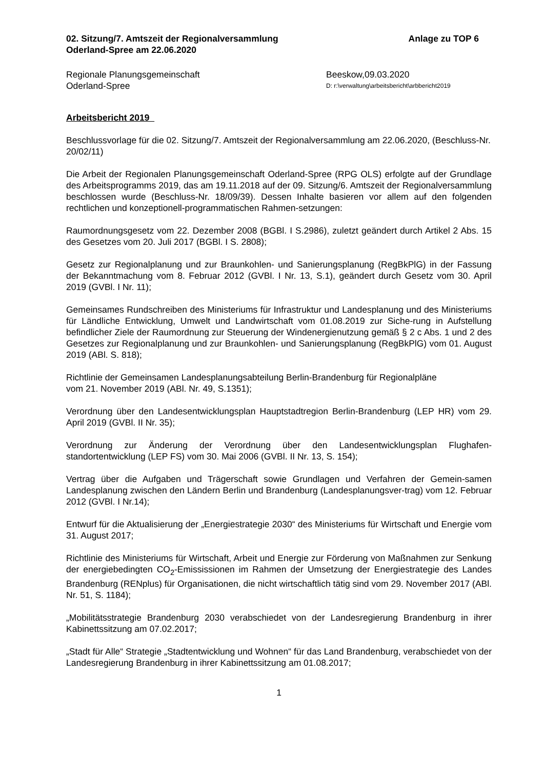02. Sitzung/7. Amtszeit der Regionalversammlung
Oderland-Spree am 22.06.2020
Anlage zu TOP 6
Regionale Planungsgemeinschaft Beeskow,09.03.2020
Oderland-Spree
D: r:\verwaltung\arbeitsbericht\arbbericht2019
Arbeitsbericht 2019
Beschlussvorlage für die 02. Sitzung/7. Amtszeit der Regionalversammlung am 22.06.2020, (Beschluss-Nr. 20/02/11)
Die Arbeit der Regionalen Planungsgemeinschaft Oderland-Spree (RPG OLS) erfolgte auf der Grundlage des Arbeitsprogramms 2019, das am 19.11.2018 auf der 09. Sitzung/6. Amtszeit der Regionalversammlung beschlossen wurde (Beschluss-Nr. 18/09/39). Dessen Inhalte basieren vor allem auf den folgenden rechtlichen und konzeptionell-programmatischen Rahmen-setzungen:
Raumordnungsgesetz vom 22. Dezember 2008 (BGBl. I S.2986), zuletzt geändert durch Artikel 2 Abs. 15 des Gesetzes vom 20. Juli 2017 (BGBl. I S. 2808);
Gesetz zur Regionalplanung und zur Braunkohlen- und Sanierungsplanung (RegBkPlG) in der Fassung der Bekanntmachung vom 8. Februar 2012 (GVBl. I Nr. 13, S.1), geändert durch Gesetz vom 30. April 2019 (GVBl. I Nr. 11);
Gemeinsames Rundschreiben des Ministeriums für Infrastruktur und Landesplanung und des Ministeriums für Ländliche Entwicklung, Umwelt und Landwirtschaft vom 01.08.2019 zur Siche-rung in Aufstellung befindlicher Ziele der Raumordnung zur Steuerung der Windenergienutzung gemäß § 2 c Abs. 1 und 2 des Gesetzes zur Regionalplanung und zur Braunkohlen- und Sanierungsplanung (RegBkPlG) vom 01. August 2019 (ABl. S. 818);
Richtlinie der Gemeinsamen Landesplanungsabteilung Berlin-Brandenburg für Regionalpläne
vom 21. November 2019 (ABl. Nr. 49, S.1351);
Verordnung über den Landesentwicklungsplan Hauptstadtregion Berlin-Brandenburg (LEP HR) vom 29. April 2019 (GVBl. II Nr. 35);
Verordnung zur Änderung der Verordnung über den Landesentwicklungsplan Flughafen-standortentwicklung (LEP FS) vom 30. Mai 2006 (GVBl. II Nr. 13, S. 154);
Vertrag über die Aufgaben und Trägerschaft sowie Grundlagen und Verfahren der Gemein-samen Landesplanung zwischen den Ländern Berlin und Brandenburg (Landesplanungsver-trag) vom 12. Februar 2012 (GVBl. I Nr.14);
Entwurf für die Aktualisierung der „Energiestrategie 2030“ des Ministeriums für Wirtschaft und Energie vom 31. August 2017;
Richtlinie des Ministeriums für Wirtschaft, Arbeit und Energie zur Förderung von Maßnahmen zur Senkung der energiebedingten CO<sub>2</sub>-Emississionen im Rahmen der Umsetzung der Energiestrategie des Landes Brandenburg (RENplus) für Organisationen, die nicht wirtschaftlich tätig sind vom 29. November 2017 (ABl. Nr. 51, S. 1184);
„Mobilitätsstrategie Brandenburg 2030 verabschiedet von der Landesregierung Brandenburg in ihrer Kabinettssitzung am 07.02.2017;
„Stadt für Alle“ Strategie „Stadtentwicklung und Wohnen“ für das Land Brandenburg, verabschiedet von der Landesregierung Brandenburg in ihrer Kabinettssitzung am 01.08.2017;
1